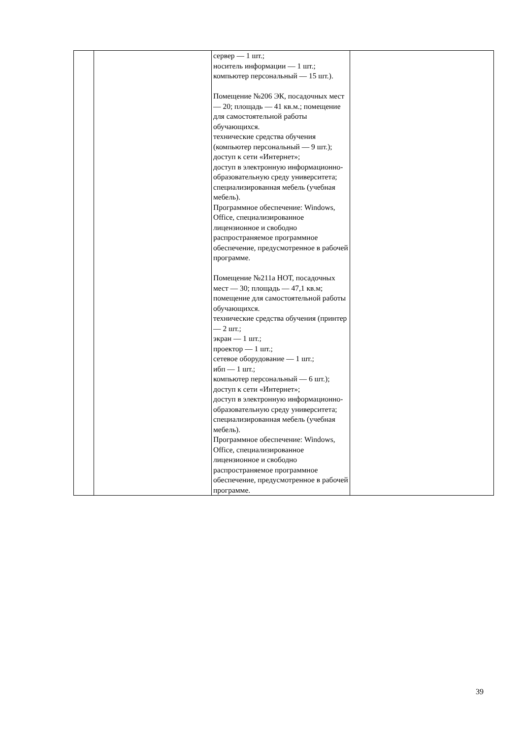| | | сервер — 1 шт.; носитель информации — 1 шт.; компьютер персональный — 15 шт.). Помещение №206 ЭК, посадочных мест — 20; площадь — 41 кв.м.; помещение для самостоятельной работы обучающихся. технические средства обучения (компьютер персональный — 9 шт.); доступ к сети «Интернет»; доступ в электронную информационно-образовательную среду университета; специализированная мебель (учебная мебель). Программное обеспечение: Windows, Office, специализированное лицензионное и свободно распространяемое программное обеспечение, предусмотренное в рабочей программе. Помещение №211а НОТ, посадочных мест — 30; площадь — 47,1 кв.м; помещение для самостоятельной работы обучающихся. технические средства обучения (принтер — 2 шт.; экран — 1 шт.; проектор — 1 шт.; сетевое оборудование — 1 шт.; ибп — 1 шт.; компьютер персональный — 6 шт.); доступ к сети «Интернет»; доступ в электронную информационно-образовательную среду университета; специализированная мебель (учебная мебель). Программное обеспечение: Windows, Office, специализированное лицензионное и свободно распространяемое программное обеспечение, предусмотренное в рабочей программе. | |
39